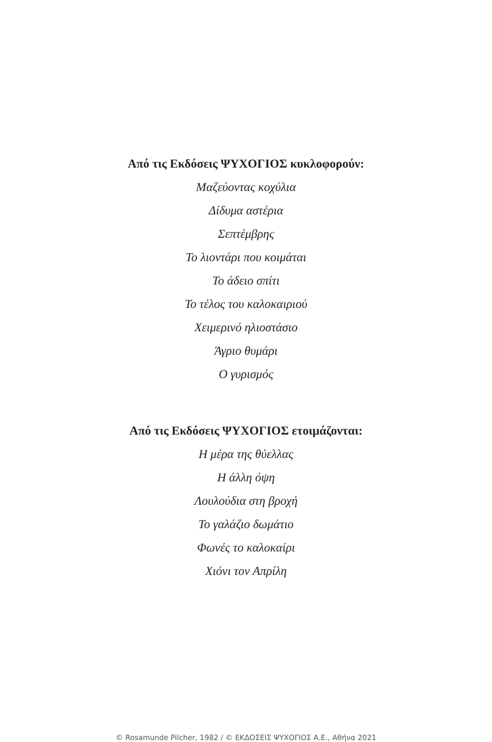Από τις Εκδόσεις ΨΥΧΟΓΙΟΣ κυκλοφορούν:
Μαζεύοντας κοχύλια
Δίδυμα αστέρια
Σεπτέμβρης
Το λιοντάρι που κοιμάται
Το άδειο σπίτι
Το τέλος του καλοκαιριού
Χειμερινό ηλιοστάσιο
Άγριο θυμάρι
Ο γυρισμός
Από τις Εκδόσεις ΨΥΧΟΓΙΟΣ ετοιμάζονται:
Η μέρα της θύελλας
Η άλλη όψη
Λουλούδια στη βροχή
Το γαλάζιο δωμάτιο
Φωνές το καλοκαίρι
Χιόνι τον Απρίλη
© Rosamunde Pilcher, 1982 / © ΕΚΔΟΣΕΙΣ ΨΥΧΟΓΙΟΣ Α.Ε., Αθήνα 2021